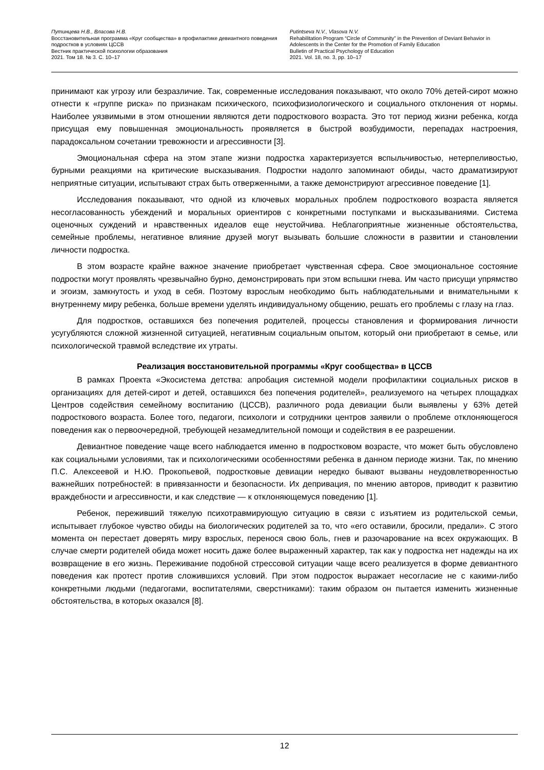Путинцева Н.В., Власова Н.В.
Восстановительная программа «Круг сообщества» в профилактике девиантного поведения подростков в условиях ЦССВ
Вестник практической психологии образования
2021. Том 18. № 3. С. 10–17
Putintseva N.V., Vlasova N.V.
Rehabilitation Program “Circle of Community” in the Prevention of Deviant Behavior in Adolescents in the Center for the Promotion of Family Education
Bulletin of Practical Psychology of Education
2021. Vol. 18, no. 3, pp. 10–17
принимают как угрозу или безразличие. Так, современные исследования показывают, что около 70% детей-сирот можно отнести к «группе риска» по признакам психического, психофизиологического и социального отклонения от нормы. Наиболее уязвимыми в этом отношении являются дети подросткового возраста. Это тот период жизни ребенка, когда присущая ему повышенная эмоциональность проявляется в быстрой возбудимости, перепадах настроения, парадоксальном сочетании тревожности и агрессивности [3].
Эмоциональная сфера на этом этапе жизни подростка характеризуется вспыльчивостью, нетерпеливостью, бурными реакциями на критические высказывания. Подростки надолго запоминают обиды, часто драматизируют неприятные ситуации, испытывают страх быть отверженными, а также демонстрируют агрессивное поведение [1].
Исследования показывают, что одной из ключевых моральных проблем подросткового возраста является несогласованность убеждений и моральных ориентиров с конкретными поступками и высказываниями. Система оценочных суждений и нравственных идеалов еще неустойчива. Неблагоприятные жизненные обстоятельства, семейные проблемы, негативное влияние друзей могут вызывать большие сложности в развитии и становлении личности подростка.
В этом возрасте крайне важное значение приобретает чувственная сфера. Свое эмоциональное состояние подростки могут проявлять чрезвычайно бурно, демонстрировать при этом вспышки гнева. Им часто присущи упрямство и эгоизм, замкнутость и уход в себя. Поэтому взрослым необходимо быть наблюдательными и внимательными к внутреннему миру ребенка, больше времени уделять индивидуальному общению, решать его проблемы с глазу на глаз.
Для подростков, оставшихся без попечения родителей, процессы становления и формирования личности усугубляются сложной жизненной ситуацией, негативным социальным опытом, который они приобретают в семье, или психологической травмой вследствие их утраты.
Реализация восстановительной программы «Круг сообщества» в ЦССВ
В рамках Проекта «Экосистема детства: апробация системной модели профилактики социальных рисков в организациях для детей-сирот и детей, оставшихся без попечения родителей», реализуемого на четырех площадках Центров содействия семейному воспитанию (ЦССВ), различного рода девиации были выявлены у 63% детей подросткового возраста. Более того, педагоги, психологи и сотрудники центров заявили о проблеме отклоняющегося поведения как о первоочередной, требующей незамедлительной помощи и содействия в ее разрешении.
Девиантное поведение чаще всего наблюдается именно в подростковом возрасте, что может быть обусловлено как социальными условиями, так и психологическими особенностями ребенка в данном периоде жизни. Так, по мнению П.С. Алексеевой и Н.Ю. Прокопьевой, подростковые девиации нередко бывают вызваны неудовлетворенностью важнейших потребностей: в привязанности и безопасности. Их депривация, по мнению авторов, приводит к развитию враждебности и агрессивности, и как следствие — к отклоняющемуся поведению [1].
Ребенок, переживший тяжелую психотравмирующую ситуацию в связи с изъятием из родительской семьи, испытывает глубокое чувство обиды на биологических родителей за то, что «его оставили, бросили, предали». С этого момента он перестает доверять миру взрослых, перенося свою боль, гнев и разочарование на всех окружающих. В случае смерти родителей обида может носить даже более выраженный характер, так как у подростка нет надежды на их возвращение в его жизнь. Переживание подобной стрессовой ситуации чаще всего реализуется в форме девиантного поведения как протест против сложившихся условий. При этом подросток выражает несогласие не с какими-либо конкретными людьми (педагогами, воспитателями, сверстниками): таким образом он пытается изменить жизненные обстоятельства, в которых оказался [8].
12